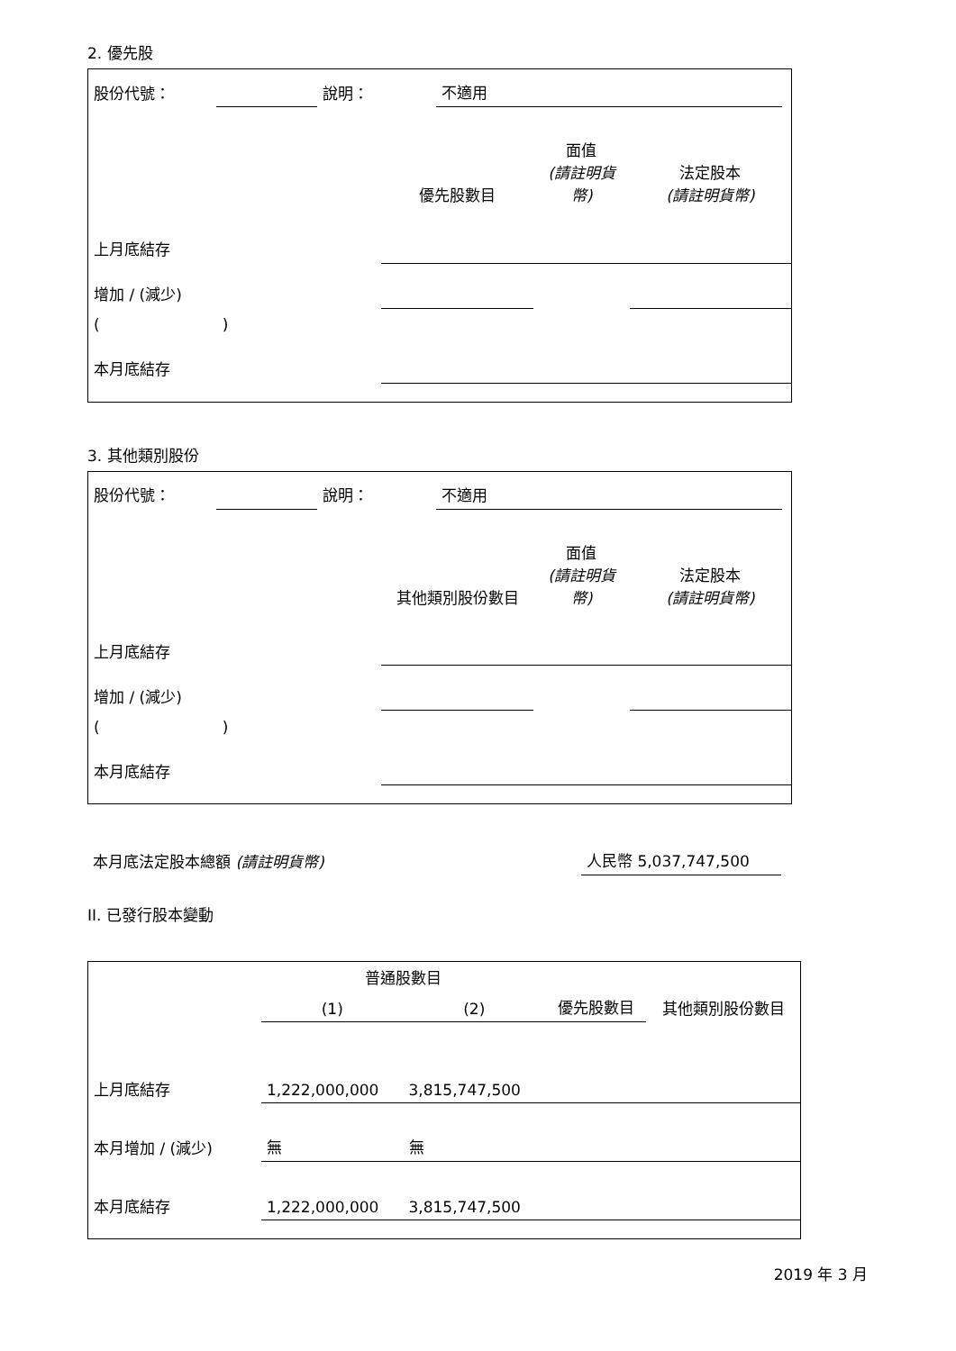2. 優先股
| 股份代號： | | 說明： | 不適用 |
| | 優先股數目 | 面值 (請註明貨幣) | 法定股本 (請註明貨幣) |
| 上月底結存 | | | |
| 增加 / (減少) | | | |
| ( ) | | | |
| 本月底結存 | | | |
3. 其他類別股份
| 股份代號： | | 說明： | 不適用 |
| | 其他類別股份數目 | 面值 (請註明貨幣) | 法定股本 (請註明貨幣) |
| 上月底結存 | | | |
| 增加 / (減少) | | | |
| ( ) | | | |
| 本月底結存 | | | |
| 本月底法定股本總額 (請註明貨幣) | 人民幣 5,037,747,500 |
II. 已發行股本變動
| | 普通股數目 | | | 其他類別股份數目 |
| | (1) | (2) | 優先股數目 | |
| 上月底結存 | 1,222,000,000 | 3,815,747,500 | | |
| 本月增加 / (減少) | 無 | 無 | | |
| 本月底結存 | 1,222,000,000 | 3,815,747,500 | | |
2019 年 3 月